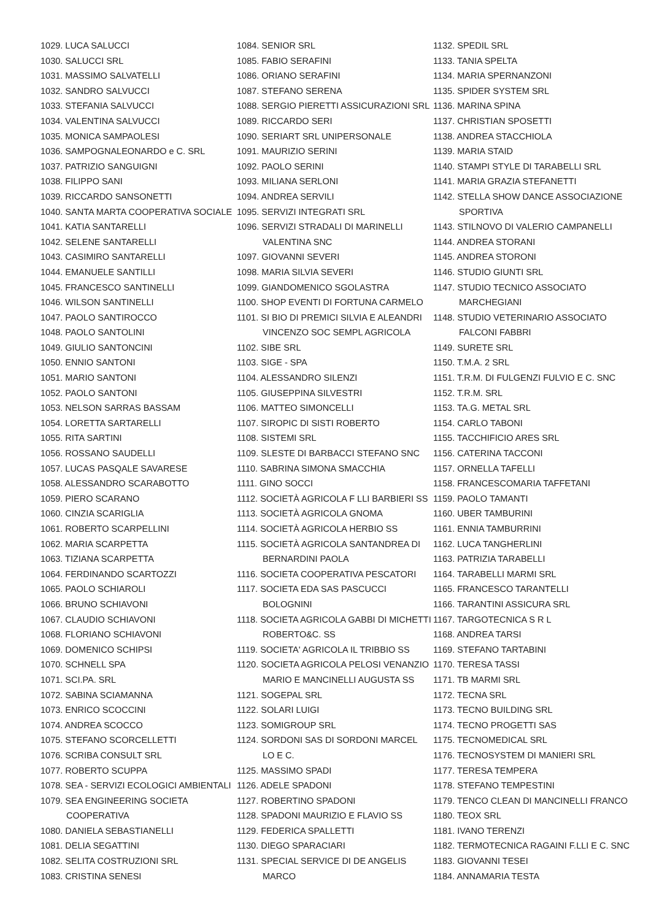1029. LUCA SALUCCI
1030. SALUCCI SRL
1031. MASSIMO SALVATELLI
1032. SANDRO SALVUCCI
1033. STEFANIA SALVUCCI
1034. VALENTINA SALVUCCI
1035. MONICA SAMPAOLESI
1036. SAMPOGNALEONARDO e C. SRL
1037. PATRIZIO SANGUIGNI
1038. FILIPPO SANI
1039. RICCARDO SANSONETTI
1040. SANTA MARTA COOPERATIVA SOCIALE
1041. KATIA SANTARELLI
1042. SELENE SANTARELLI
1043. CASIMIRO SANTARELLI
1044. EMANUELE SANTILLI
1045. FRANCESCO SANTINELLI
1046. WILSON SANTINELLI
1047. PAOLO SANTIROCCO
1048. PAOLO SANTOLINI
1049. GIULIO SANTONCINI
1050. ENNIO SANTONI
1051. MARIO SANTONI
1052. PAOLO SANTONI
1053. NELSON SARRAS BASSAM
1054. LORETTA SARTARELLI
1055. RITA SARTINI
1056. ROSSANO SAUDELLI
1057. LUCAS PASQALE SAVARESE
1058. ALESSANDRO SCARABOTTO
1059. PIERO SCARANO
1060. CINZIA SCARIGLIA
1061. ROBERTO SCARPELLINI
1062. MARIA SCARPETTA
1063. TIZIANA SCARPETTA
1064. FERDINANDO SCARTOZZI
1065. PAOLO SCHIAROLI
1066. BRUNO SCHIAVONI
1067. CLAUDIO SCHIAVONI
1068. FLORIANO SCHIAVONI
1069. DOMENICO SCHIPSI
1070. SCHNELL SPA
1071. SCI.PA. SRL
1072. SABINA SCIAMANNA
1073. ENRICO SCOCCINI
1074. ANDREA SCOCCO
1075. STEFANO SCORCELLETTI
1076. SCRIBA CONSULT SRL
1077. ROBERTO SCUPPA
1078. SEA - SERVIZI ECOLOGICI AMBIENTALI
1079. SEA ENGINEERING SOCIETA
COOPERATIVA
1080. DANIELA SEBASTIANELLI
1081. DELIA SEGATTINI
1082. SELITA COSTRUZIONI SRL
1083. CRISTINA SENESI
1084. SENIOR SRL
1085. FABIO SERAFINI
1086. ORIANO SERAFINI
1087. STEFANO SERENA
1088. SERGIO PIERETTI ASSICURAZIONI SRL
1089. RICCARDO SERI
1090. SERIART SRL UNIPERSONALE
1091. MAURIZIO SERINI
1092. PAOLO SERINI
1093. MILIANA SERLONI
1094. ANDREA SERVILI
1095. SERVIZI INTEGRATI SRL
1096. SERVIZI STRADALI DI MARINELLI
VALENTINA SNC
1097. GIOVANNI SEVERI
1098. MARIA SILVIA SEVERI
1099. GIANDOMENICO SGOLASTRA
1100. SHOP EVENTI DI FORTUNA CARMELO
1101. SI BIO DI PREMICI SILVIA E ALEANDRI
VINCENZO SOC SEMPL AGRICOLA
1102. SIBE SRL
1103. SIGE - SPA
1104. ALESSANDRO SILENZI
1105. GIUSEPPINA SILVESTRI
1106. MATTEO SIMONCELLI
1107. SIROPIC DI SISTI ROBERTO
1108. SISTEMI SRL
1109. SLESTE DI BARBACCI STEFANO SNC
1110. SABRINA SIMONA SMACCHIA
1111. GINO SOCCI
1112. SOCIETÀ AGRICOLA F LLI BARBIERI SS
1113. SOCIETÀ AGRICOLA GNOMA
1114. SOCIETÀ AGRICOLA HERBIO SS
1115. SOCIETÀ AGRICOLA SANTANDREA DI
BERNARDINI PAOLA
1116. SOCIETA COOPERATIVA PESCATORI
1117. SOCIETA EDA SAS PASCUCCI
BOLOGNINI
1118. SOCIETA AGRICOLA GABBI DI MICHETTI
ROBERTO&C. SS
1119. SOCIETA' AGRICOLA IL TRIBBIO SS
1120. SOCIETA AGRICOLA PELOSI VENANZIO
MARIO E MANCINELLI AUGUSTA SS
1121. SOGEPAL SRL
1122. SOLARI LUIGI
1123. SOMIGROUP SRL
1124. SORDONI SAS DI SORDONI MARCEL
LO E C.
1125. MASSIMO SPADI
1126. ADELE SPADONI
1127. ROBERTINO SPADONI
1128. SPADONI MAURIZIO E FLAVIO SS
1129. FEDERICA SPALLETTI
1130. DIEGO SPARACIARI
1131. SPECIAL SERVICE DI DE ANGELIS
MARCO
1132. SPEDIL SRL
1133. TANIA SPELTA
1134. MARIA SPERNANZONI
1135. SPIDER SYSTEM SRL
1136. MARINA SPINA
1137. CHRISTIAN SPOSETTI
1138. ANDREA STACCHIOLA
1139. MARIA STAID
1140. STAMPI STYLE DI TARABELLI SRL
1141. MARIA GRAZIA STEFANETTI
1142. STELLA SHOW DANCE ASSOCIAZIONE
SPORTIVA
1143. STILNOVO DI VALERIO CAMPANELLI
1144. ANDREA STORANI
1145. ANDREA STORONI
1146. STUDIO GIUNTI SRL
1147. STUDIO TECNICO ASSOCIATO
MARCHEGIANI
1148. STUDIO VETERINARIO ASSOCIATO
FALCONI FABBRI
1149. SURETE SRL
1150. T.M.A. 2 SRL
1151. T.R.M. DI FULGENZI FULVIO E C. SNC
1152. T.R.M. SRL
1153. TA.G. METAL SRL
1154. CARLO TABONI
1155. TACCHIFICIO ARES SRL
1156. CATERINA TACCONI
1157. ORNELLA TAFELLI
1158. FRANCESCOMARIA TAFFETANI
1159. PAOLO TAMANTI
1160. UBER TAMBURINI
1161. ENNIA TAMBURRINI
1162. LUCA TANGHERLINI
1163. PATRIZIA TARABELLI
1164. TARABELLI MARMI SRL
1165. FRANCESCO TARANTELLI
1166. TARANTINI ASSICURA SRL
1167. TARGOTECNICA S R L
1168. ANDREA TARSI
1169. STEFANO TARTABINI
1170. TERESA TASSI
1171. TB MARMI SRL
1172. TECNA SRL
1173. TECNO BUILDING SRL
1174. TECNO PROGETTI SAS
1175. TECNOMEDICAL SRL
1176. TECNOSYSTEM DI MANIERI SRL
1177. TERESA TEMPERA
1178. STEFANO TEMPESTINI
1179. TENCO CLEAN DI MANCINELLI FRANCO
1180. TEOX SRL
1181. IVANO TERENZI
1182. TERMOTECNICA RAGAINI F.LLI E C. SNC
1183. GIOVANNI TESEI
1184. ANNAMARIA TESTA